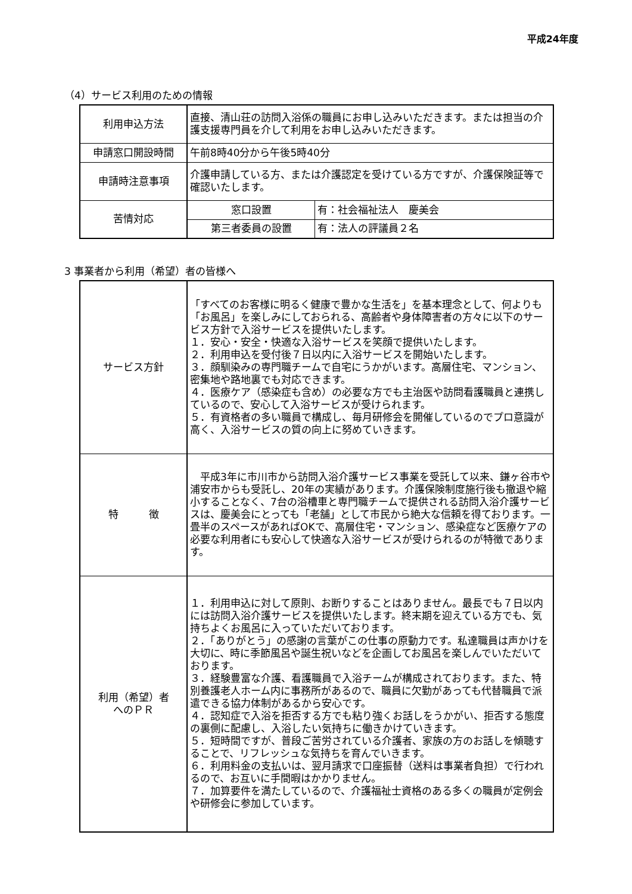平成24年度
（4）サービス利用のための情報
| 利用申込方法 | 直接、清山荘の訪問入浴係の職員にお申し込みいただきます。または担当の介護支援専門員を介して利用をお申し込みいただきます。 | |
| 申請窓口開設時間 | 午前8時40分から午後5時40分 | |
| 申請時注意事項 | 介護申請している方、または介護認定を受けている方ですが、介護保険証等で確認いたします。 | |
| 苦情対応 | 窓口設置 | 有：社会福祉法人 慶美会 |
| | 第三者委員の設置 | 有：法人の評議員２名 |
3 事業者から利用（希望）者の皆様へ
| サービス方針 | 「すべてのお客様に明るく健康で豊かな生活を」を基本理念として、何よりも「お風呂」を楽しみにしておられる、高齢者や身体障害者の方々に以下のサービス方針で入浴サービスを提供いたします。 １．安心・安全・快適な入浴サービスを笑顔で提供いたします。 ２．利用申込を受付後７日以内に入浴サービスを開始いたします。 ３．顔馴染みの専門職チームで自宅にうかがいます。高層住宅、マンション、密集地や路地裏でも対応できます。 ４．医療ケア（感染症も含め）の必要な方でも主治医や訪問看護職員と連携しているので、安心して入浴サービスが受けられます。 ５．有資格者の多い職員で構成し、毎月研修会を開催しているのでプロ意識が高く、入浴サービスの質の向上に努めていきます。 |
| 特 徴 | 平成3年に市川市から訪問入浴介護サービス事業を受託して以来、鎌ヶ谷市や浦安市からも受託し、20年の実績があります。介護保険制度施行後も撤退や縮小することなく、7台の浴槽車と専門職チームで提供される訪問入浴介護サービスは、慶美会にとっても「老舗」として市民から絶大な信頼を得ております。一畳半のスペースがあればOKで、高層住宅・マンション、感染症など医療ケアの必要な利用者にも安心して快適な入浴サービスが受けられるのが特徴であります。 |
| 利用（希望）者 へのＰＲ | １．利用申込に対して原則、お断りすることはありません。最長でも７日以内には訪問入浴介護サービスを提供いたします。終末期を迎えている方でも、気持ちよくお風呂に入っていただいております。 ２．「ありがとう」の感謝の言葉がこの仕事の原動力です。私達職員は声かけを大切に、時に季節風呂や誕生祝いなどを企画してお風呂を楽しんでいただいております。 ３．経験豊富な介護、看護職員で入浴チームが構成されております。また、特別養護老人ホーム内に事務所があるので、職員に欠勤があっても代替職員で派遣できる協力体制があるから安心です。 ４．認知症で入浴を拒否する方でも粘り強くお話しをうかがい、拒否する態度の裏側に配慮し、入浴したい気持ちに働きかけていきます。 ５．短時間ですが、普段ご苦労されている介護者、家族の方のお話しを傾聴することで、リフレッシュな気持ちを育んでいきます。 ６．利用料金の支払いは、翌月請求で口座振替（送料は事業者負担）で行われるので、お互いに手間暇はかかりません。 ７．加算要件を満たしているので、介護福祉士資格のある多くの職員が定例会や研修会に参加しています。 |